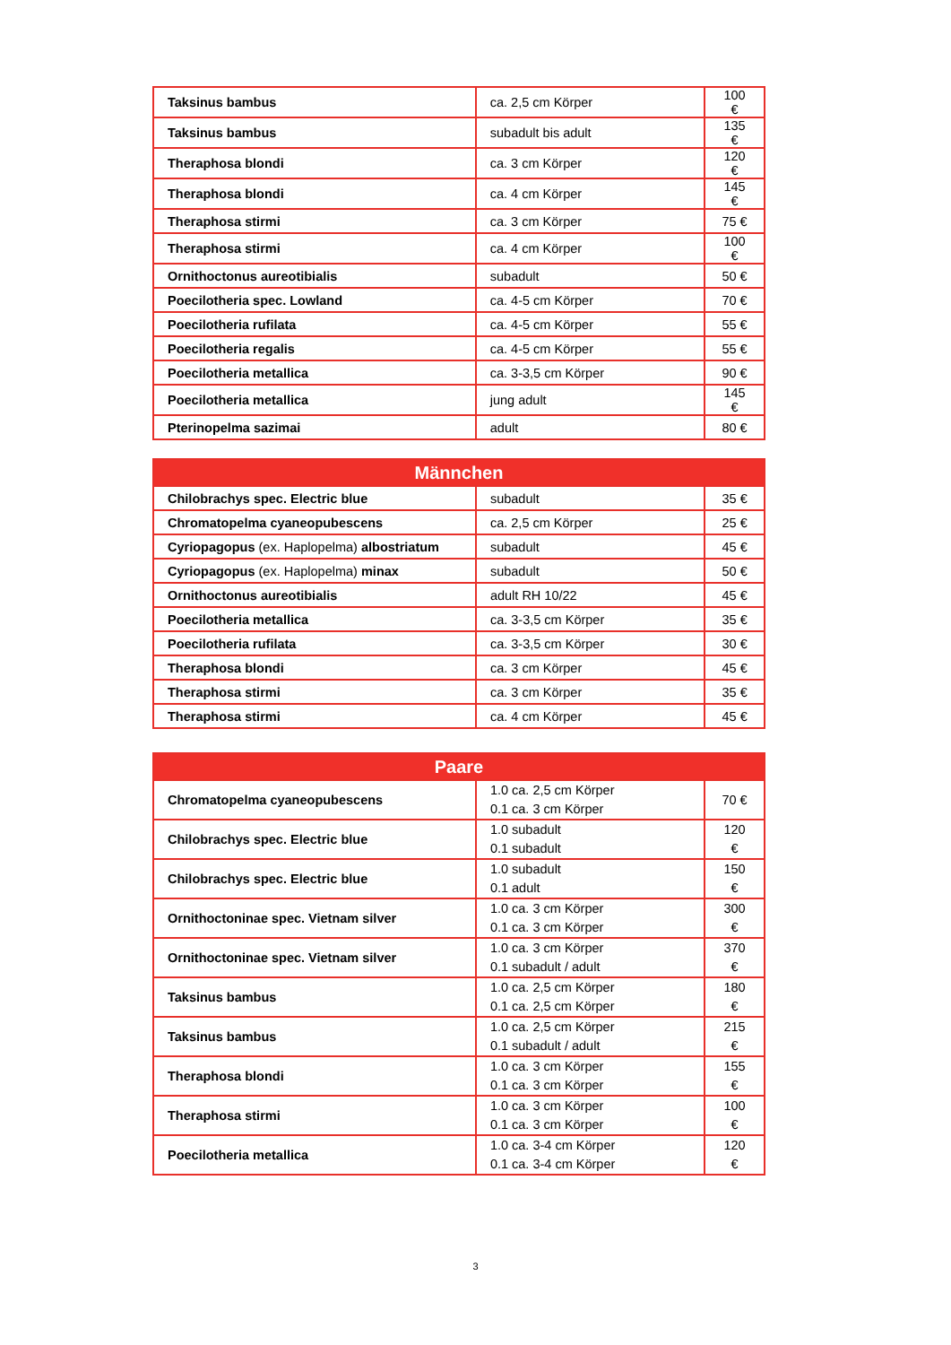| Taksinus bambus | ca. 2,5 cm Körper | 100 € |
| Taksinus bambus | subadult bis adult | 135 € |
| Theraphosa blondi | ca. 3 cm Körper | 120 € |
| Theraphosa blondi | ca. 4 cm Körper | 145 € |
| Theraphosa stirmi | ca. 3 cm Körper | 75 € |
| Theraphosa stirmi | ca. 4 cm Körper | 100 € |
| Ornithoctonus aureotibialis | subadult | 50 € |
| Poecilotheria spec. Lowland | ca. 4-5 cm Körper | 70 € |
| Poecilotheria rufilata | ca. 4-5 cm Körper | 55 € |
| Poecilotheria regalis | ca. 4-5 cm Körper | 55 € |
| Poecilotheria metallica | ca. 3-3,5 cm Körper | 90 € |
| Poecilotheria metallica | jung adult | 145 € |
| Pterinopelma sazimai | adult | 80 € |
| Männchen | | |
| --- | --- | --- |
| Chilobrachys spec. Electric blue | subadult | 35 € |
| Chromatopelma cyaneopubescens | ca. 2,5 cm Körper | 25 € |
| Cyriopagopus (ex. Haplopelma) albostriatum | subadult | 45 € |
| Cyriopagopus (ex. Haplopelma) minax | subadult | 50 € |
| Ornithoctonus aureotibialis | adult RH 10/22 | 45 € |
| Poecilotheria metallica | ca. 3-3,5 cm Körper | 35 € |
| Poecilotheria rufilata | ca. 3-3,5 cm Körper | 30 € |
| Theraphosa blondi | ca. 3 cm Körper | 45 € |
| Theraphosa stirmi | ca. 3 cm Körper | 35 € |
| Theraphosa stirmi | ca. 4 cm Körper | 45 € |
| Paare | | |
| --- | --- | --- |
| Chromatopelma cyaneopubescens | 1.0 ca. 2,5 cm Körper 0.1 ca. 3 cm Körper | 70 € |
| Chilobrachys spec. Electric blue | 1.0 subadult 0.1 subadult | 120 € |
| Chilobrachys spec. Electric blue | 1.0 subadult 0.1 adult | 150 € |
| Ornithoctoninae spec. Vietnam silver | 1.0 ca. 3 cm Körper 0.1 ca. 3 cm Körper | 300 € |
| Ornithoctoninae spec. Vietnam silver | 1.0 ca. 3 cm Körper 0.1 subadult / adult | 370 € |
| Taksinus bambus | 1.0 ca. 2,5 cm Körper 0.1 ca. 2,5 cm Körper | 180 € |
| Taksinus bambus | 1.0 ca. 2,5 cm Körper 0.1 subadult / adult | 215 € |
| Theraphosa blondi | 1.0 ca. 3 cm Körper 0.1 ca. 3 cm Körper | 155 € |
| Theraphosa stirmi | 1.0 ca. 3 cm Körper 0.1 ca. 3 cm Körper | 100 € |
| Poecilotheria metallica | 1.0 ca. 3-4 cm Körper 0.1 ca. 3-4 cm Körper | 120 € |
3